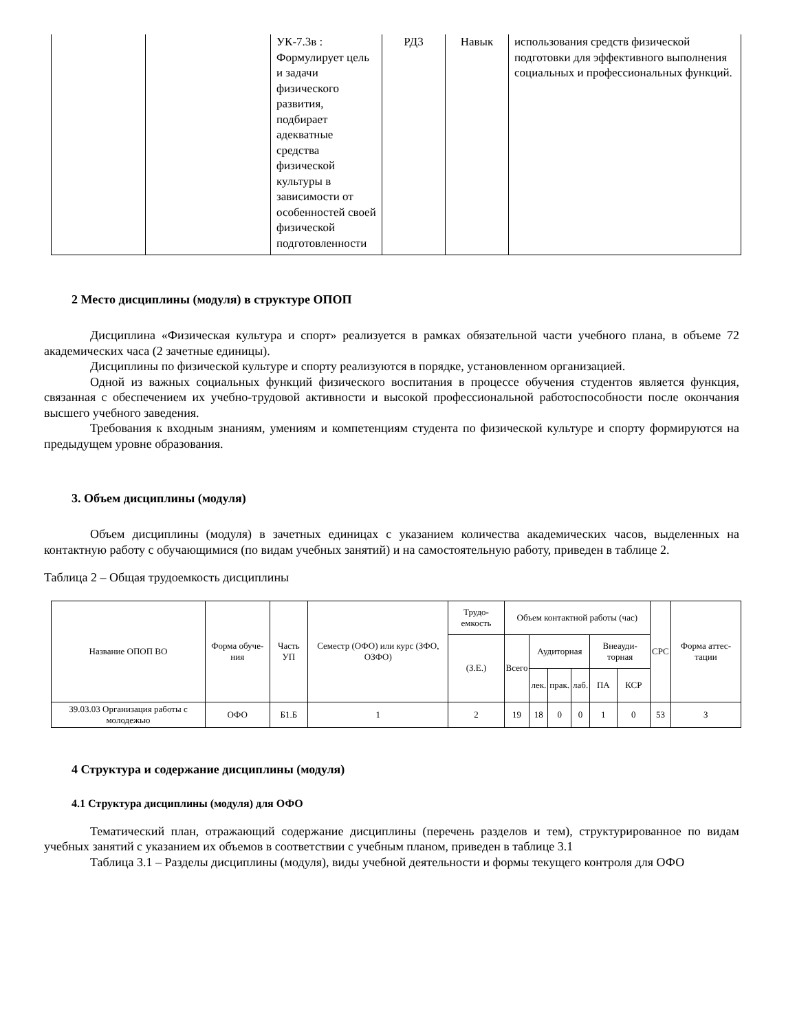| | | УК-7.3в : Формулирует цель и задачи физического развития, подбирает адекватные средства физической культуры в зависимости от особенностей своей физической подготовленности | РД3 | Навык | использования средств физической подготовки для эффективного выполнения социальных и профессиональных функций. |
2 Место дисциплины (модуля) в структуре ОПОП
Дисциплина «Физическая культура и спорт» реализуется в рамках обязательной части учебного плана, в объеме 72 академических часа (2 зачетные единицы).
Дисциплины по физической культуре и спорту реализуются в порядке, установленном организацией.
Одной из важных социальных функций физического воспитания в процессе обучения студентов является функция, связанная с обеспечением их учебно-трудовой активности и высокой профессиональной работоспособности после окончания высшего учебного заведения.
Требования к входным знаниям, умениям и компетенциям студента по физической культуре и спорту формируются на предыдущем уровне образования.
3. Объем дисциплины (модуля)
Объем дисциплины (модуля) в зачетных единицах с указанием количества академических часов, выделенных на контактную работу с обучающимися (по видам учебных занятий) и на самостоятельную работу, приведен в таблице 2.
Таблица 2 – Общая трудоемкость дисциплины
| Название ОПОП ВО | Форма обуче-ния | Часть УП | Семестр (ОФО) или курс (ЗФО, ОЗФО) | Трудо-емкость | Объем контактной работы (час) | | | | | | СРС | Форма аттес-тации |
| --- | --- | --- | --- | --- | --- | --- | --- | --- | --- | --- | --- | --- |
| | | | | (З.Е.) | Всего | Аудиторная | | | Внеауди-торная | | | |
| | | | | | | лек. | прак. | лаб. | ПА | КСР | | |
| 39.03.03 Организация работы с молодежью | ОФО | Б1.Б | 1 | 2 | 19 | 18 | 0 | 0 | 1 | 0 | 53 | З |
4 Структура и содержание дисциплины (модуля)
4.1 Структура дисциплины (модуля) для ОФО
Тематический план, отражающий содержание дисциплины (перечень разделов и тем), структурированное по видам учебных занятий с указанием их объемов в соответствии с учебным планом, приведен в таблице 3.1
Таблица 3.1 – Разделы дисциплины (модуля), виды учебной деятельности и формы текущего контроля для ОФО